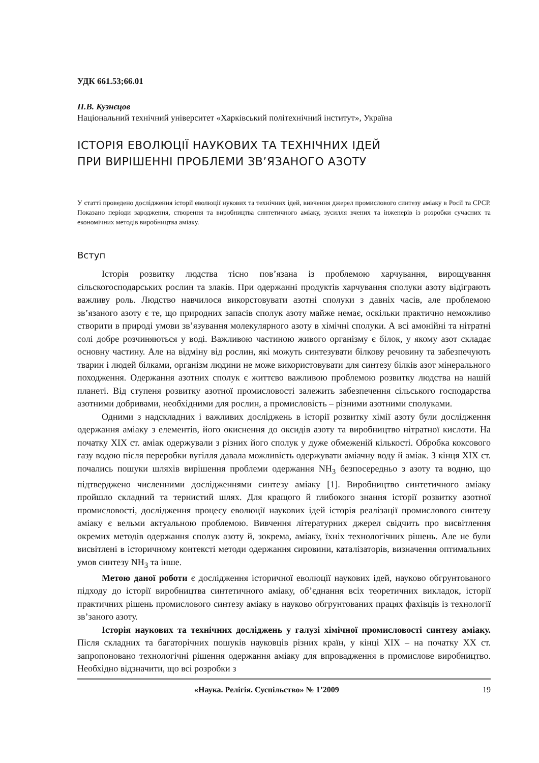УДК 661.53;66.01
П.В. Кузнєцов
Національний технічний університет «Харківський політехнічний інститут», Україна
ІСТОРІЯ ЕВОЛЮЦІЇ НАУКОВИХ ТА ТЕХНІЧНИХ ІДЕЙ
ПРИ ВИРІШЕННІ ПРОБЛЕМИ ЗВ’ЯЗАНОГО АЗОТУ
У статті проведено дослідження історії еволюції нукових та технічних ідей, вивчення джерел промислового синтезу аміаку в Росії та СРСР. Показано періоди зародження, створення та виробництва синтетичного аміаку, зусилля вчених та інженерів із розробки сучасних та економічних методів виробництва аміаку.
Вступ
Історія розвитку людства тісно пов’язана із проблемою харчування, вирощування сільскогосподарських рослин та злаків. При одержанні продуктів харчування сполуки азоту відіграють важливу роль. Людство навчилося викорстовувати азотні сполуки з давніх часів, але проблемою зв’язаного азоту є те, що природних запасів сполук азоту майже немає, оскільки практично неможливо створити в природі умови зв’язування молекулярного азоту в хімічні сполуки. А всі амонійні та нітратні солі добре розчиняються у воді. Важливою частиною живого організму є білок, у якому азот складає основну частину. Але на відміну від рослин, які можуть синтезувати білкову речовину та забезпечують тварин і людей білками, організм людини не може використовувати для синтезу білків азот мінерального походження. Одержання азотних сполук є життєво важливою проблемою розвитку людства на нашій планеті. Від ступеня розвитку азотної промисловості залежить забезпечення сільського господарства азотними добривами, необхідними для рослин, а промисловість – різними азотними сполуками.
Одними з надскладних і важливих досліджень в історії розвитку хімії азоту були дослідження одержання аміаку з елементів, його окиснення до оксидів азоту та виробництво нітратної кислоти. На початку XIX ст. аміак одержували з різних його сполук у дуже обмеженій кількості. Обробка коксового газу водою після переробки вугілля давала можливість одержувати аміачну воду й аміак. З кінця XIX ст. почались пошуки шляхів вирішення проблеми одержання NH<sub>3</sub> безпосередньо з азоту та водню, що підтверджено численними дослідженнями синтезу аміаку [1]. Виробництво синтетичного аміаку пройшло складний та тернистий шлях. Для кращого й глибокого знання історії розвитку азотної промисловості, дослідження процесу еволюції наукових ідей історія реалізації промислового синтезу аміаку є вельми актуальною проблемою. Вивчення літературних джерел свідчить про висвітлення окремих методів одержання сполук азоту й, зокрема, аміаку, їхніх технологічних рішень. Але не були висвітлені в історичному контексті методи одержання сировини, каталізаторів, визначення оптимальних умов синтезу NH<sub>3</sub> та інше.
Метою даної роботи є дослідження історичної еволюції наукових ідей, науково обгрунтованого підходу до історії виробництва синтетичного аміаку, об’єднання всіх теоретичних викладок, історії практичних рішень промислового синтезу аміаку в науково обгрунтованих працях фахівців із технології зв’заного азоту.
Історія наукових та технічних досліджень у галузі хімічної промисловості синтезу аміаку. Після складних та багаторічних пошуків науковців різних країн, у кінці XIX – на початку XX ст. запропоновано технологічні рішення одержання аміаку для впровадження в промислове виробництво. Необхідно відзначити, що всі розробки з
«Наука. Релігія. Суспільство» № 1’2009 19